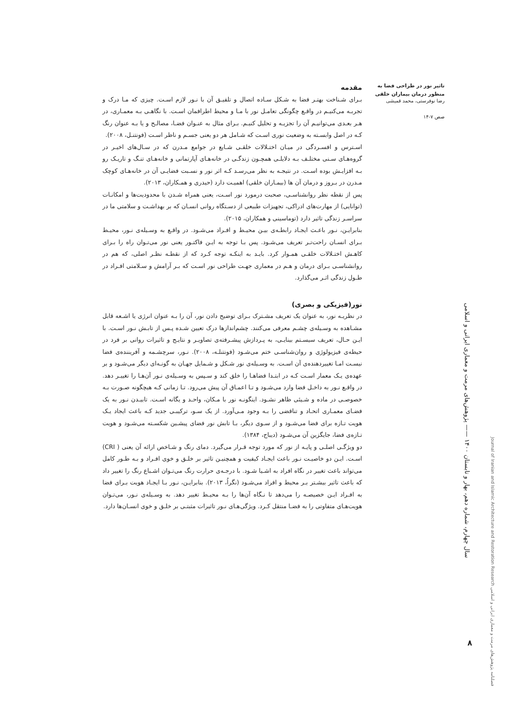تاثیر نور در طراحی فضا به منظور درمان بیماران خلقی
رضا نوفرستی، محمد قمیشی
صص ۷-۱۴
مقدمه
بـرای شـناخت بهتـر فضا به شـکل سـاده اتصال و تلفیـق آن با نـور لازم اسـت. چیزی که مـا درک و تجربـه می‌کنیـم در واقـع چگونگی تعامـل نور با مـا و محیط اطرافمان اسـت. با نگاهـی بـه معمـاری، در هـر بعـدی می‌توانیـم آن را تجزیـه و تحلیل کنیـم. بـرای مثال به عنـوان فضـا، مصالـح و یا بـه عنوان رنگ کـه در اصل وابسـته به وضعیت نوری اسـت که شـامل هر دو یعنی جسـم و ناظر اسـت (فونتنـل، ۲۰۰۸).
اسـترس و افسـردگی در میـان اختـلالات خلقـی شـایع در جوامع مـدرن که در سـال‌های اخیـر در گروه‌هـای سـنی مختلـف بـه دلایلـی همچـون زندگـی در خانه‌هـای آپارتمانی و خانه‌هـای تنـگ و تاریـک رو بـه افزایـش بوده اسـت. در نتیجـه به نظر می‌رسـد کـه اثر نور و نسـبت فضایـی آن در خانه‌هـای کوچک مـدرن در بـروز و درمان آن ها (بیمـاران خلقی) اهمیـت دارد (حیدری و همـکاران، ۲۰۱۳).
پس از نقطه نظر روانشناسـی، صحبت درمورد نور اسـت، یعنی همراه شـدن با محدودیت‌ها و امکانـات (توانایی) از مهارت‌های ادراکی، تجهیزات طبیعی از دسـتگاه روانی انسـان که بر بهداشـت و سلامتی ما در سراسـر زندگی تاثیر دارد (توماسینی و همکاران، ۲۰۱۵).
بنابرایـن، نـور باعـث ایجـاد رابطـه‌ی بیـن محیـط و افـراد می‌شـود. در واقـع به وسـیله‌ی نـور، محیـط بـرای انسـان راحت‌تـر تعریف می‌شـود. پس بـا توجه به ایـن فاکتـور یعنی نور می‌تـوان راه را بـرای کاهـش اختـلالات خلقـی همـوار کرد. بایـد به اینکـه توجه کـرد که از نقطـه نظـر اصلی، که هم در روانشناسـی بـرای درمان و هـم در معماری جهـت طراحی نور اسـت که بـر آرامش و سـلامتی افـراد در طـول زندگی اثـر می‌گذارد.
نور(فیزیکی و بصری)
در نظریـه نور، به عنوان یک تعریف مشـترک بـرای توضیح دادن نور، آن را بـه عنوان انرژی یا اشـعه قابل مشـاهده به وسـیله‌ی چشـم معرفی می‌کنند. چشم‌اندازها درک تعیین شـده پـس از تابـش نـور اسـت. با ایـن حـال، تعریف سیسـتم بینایـی، به پـردازش پیشـرفته‌ی تصاویـر و نتایـج و تاثیرات روانی بر فرد در حیطه‌ی فیزیولوژی و روان‌شناسـی ختم می‌شـود (فونتنلـه، ۲۰۰۸). نـور، سرچشـمه و آفریننده‌ی فضا نیسـت امـا تغییردهنده‌ی آن اسـت. به وسـیله‌ی نور شـکل و شـمایل جهـان به گونـه‌ای دیگر می‌شـود و بر عهده‌ی یـک معمار اسـت کـه در ابتـدا فضاهـا را خلق کند و سـپس به وسـیله‌ی نـور آن‌هـا را تغییـر دهد. در واقـع نـور به داخـل فضا وارد می‌شـود و تـا اعمـاق آن پیش می‌رود. تـا زمانی کـه هیچگونه صـورت بـه خصوصـی در ماده و شـیئی ظاهر نشـود. اینگونـه نور با مـکان، واحـد و یگانه اسـت. تابیـدن نـور به یک فضـای معمـاری اتحـاد و تناقضی را بـه وجود مـی‌آورد. از یک سـو، ترکیبـی جدید کـه باعث ایجاد یـک هویت تـازه برای فضا می‌شـود و از سـوی دیگر، بـا تابش نور فضای پیشـین شکسـته می‌شـود و هویت تـازه‌ی فضا، جایگزین آن می‌شـود (دیباج، ۱۳۸۴).
دو ویژگـی اصلـی و پایـه از نور که مورد توجه قـرار می‌گیرد. دمای رنگ و شـاخص ارائه آن یعنی ( CRI) اسـت. ایـن دو خاصیـت نـور باعث ایجـاد کیفیت و همچنیـن تاثیر بر خلـق و خوی افـراد و بـه طـور کامل می‌تواند باعث تغییر در نگاه افراد به اشـیا شـود. با درجـه‌ی حرارت رنگ می‌تـوان اشـباع رنگ را تغییر داد که باعث تاثیر بیشـتر بـر محیط و افراد می‌شـود (نگراُ، ۲۰۱۳). بنابرایـن، نـور بـا ایجـاد هویت بـرای فضا به افـراد ایـن خصیصـه را می‌دهد تا نـگاه آن‌ها را بـه محیـط تغییر دهد. به وسـیله‌ی نـور، می‌تـوان هویت‌هـای متفاوتی را به فضـا منتقل کـرد. ویژگی‌هـای نـور تاثیرات مثبتـی بر خلـق و خوی انسـان‌ها دارد.
سال چهارم، شماره دهم، بهار و تابستان ۱۴۰۰ —— پژوهش‌های مرمت و معماری ایرانی و اسلامی
فصلنامه پژوهش‌های مرمت و معماری ایرانی و اسلامی Journal of Iranian and Islamic Architecture and Restoration Research
۸